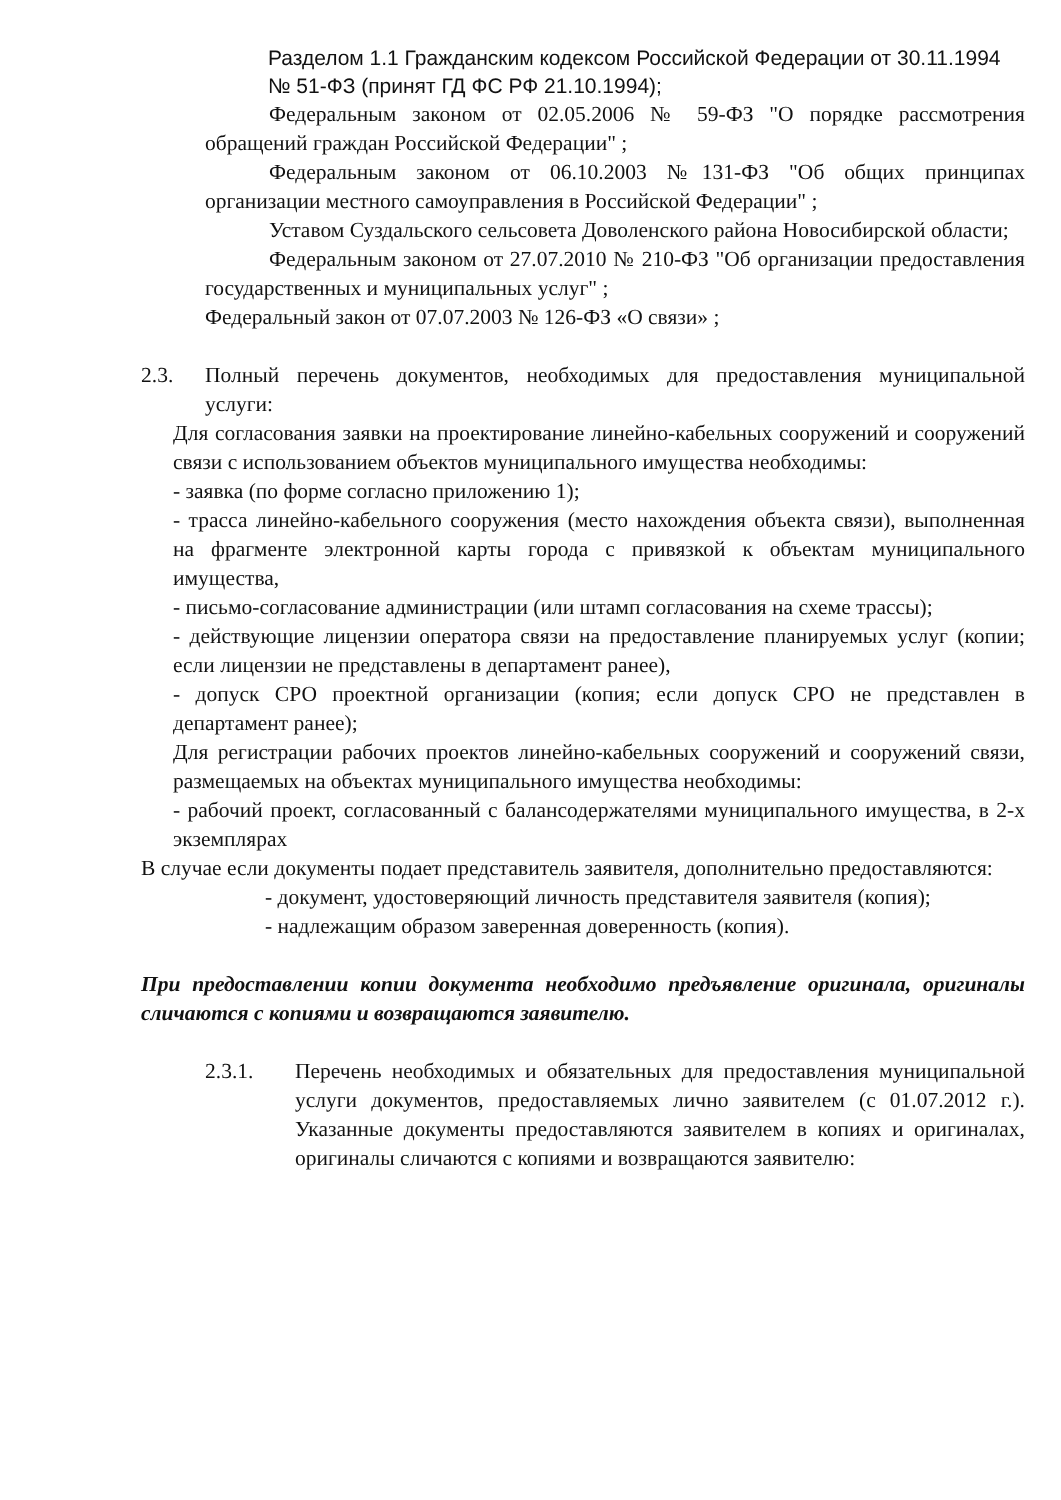Разделом 1.1 Гражданским кодексом Российской Федерации от 30.11.1994 № 51-ФЗ (принят ГД ФС РФ 21.10.1994);
Федеральным законом от 02.05.2006 № 59-ФЗ "О порядке рассмотрения обращений граждан Российской Федерации" ;
Федеральным законом от 06.10.2003 №131-ФЗ "Об общих принципах организации местного самоуправления в Российской Федерации" ;
Уставом Суздальского сельсовета Доволенского района Новосибирской области;
Федеральным законом от 27.07.2010 № 210-ФЗ "Об организации предоставления государственных и муниципальных услуг" ;
Федеральный закон от 07.07.2003 № 126-ФЗ «О связи» ;
2.3. Полный перечень документов, необходимых для предоставления муниципальной услуги:
Для согласования заявки на проектирование линейно-кабельных сооружений и сооружений связи с использованием объектов муниципального имущества необходимы:
- заявка (по форме согласно приложению 1);
- трасса линейно-кабельного сооружения (место нахождения объекта связи), выполненная на фрагменте электронной карты города с привязкой к объектам муниципального имущества,
- письмо-согласование администрации (или штамп согласования на схеме трассы);
- действующие лицензии оператора связи на предоставление планируемых услуг (копии; если лицензии не представлены в департамент ранее),
- допуск СРО проектной организации (копия; если допуск СРО не представлен в департамент ранее);
Для регистрации рабочих проектов линейно-кабельных сооружений и сооружений связи, размещаемых на объектах муниципального имущества необходимы:
- рабочий проект, согласованный с балансодержателями муниципального имущества, в 2-х экземплярах
В случае если документы подает представитель заявителя, дополнительно предоставляются:
- документ, удостоверяющий личность представителя заявителя (копия);
- надлежащим образом заверенная доверенность (копия).
При предоставлении копии документа необходимо предъявление оригинала, оригиналы сличаются с копиями и возвращаются заявителю.
2.3.1. Перечень необходимых и обязательных для предоставления муниципальной услуги документов, предоставляемых лично заявителем (с 01.07.2012 г.). Указанные документы предоставляются заявителем в копиях и оригиналах, оригиналы сличаются с копиями и возвращаются заявителю: